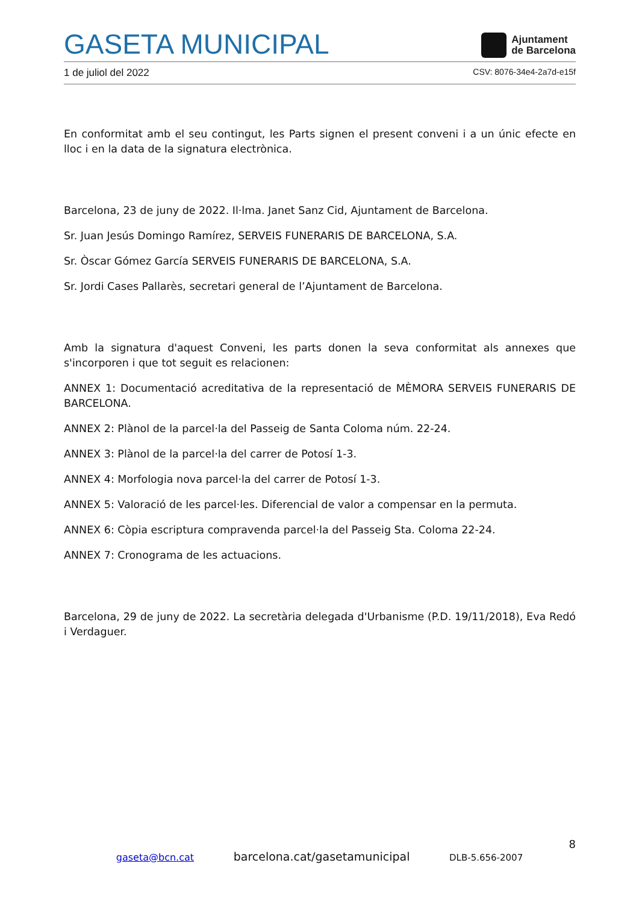GASETA MUNICIPAL
Ajuntament
de Barcelona
1 de juliol del 2022 CSV: 8076-34e4-2a7d-e15f
En conformitat amb el seu contingut, les Parts signen el present conveni i a un únic efecte en lloc i en la data de la signatura electrònica.
Barcelona, 23 de juny de 2022. Il·lma. Janet Sanz Cid, Ajuntament de Barcelona.
Sr. Juan Jesús Domingo Ramírez, SERVEIS FUNERARIS DE BARCELONA, S.A.
Sr. Òscar Gómez García SERVEIS FUNERARIS DE BARCELONA, S.A.
Sr. Jordi Cases Pallarès, secretari general de l’Ajuntament de Barcelona.
Amb la signatura d'aquest Conveni, les parts donen la seva conformitat als annexes que s'incorporen i que tot seguit es relacionen:
ANNEX 1: Documentació acreditativa de la representació de MÈMORA SERVEIS FUNERARIS DE BARCELONA.
ANNEX 2: Plànol de la parcel·la del Passeig de Santa Coloma núm. 22-24.
ANNEX 3: Plànol de la parcel·la del carrer de Potosí 1-3.
ANNEX 4: Morfologia nova parcel·la del carrer de Potosí 1-3.
ANNEX 5: Valoració de les parcel·les. Diferencial de valor a compensar en la permuta.
ANNEX 6: Còpia escriptura compravenda parcel·la del Passeig Sta. Coloma 22-24.
ANNEX 7: Cronograma de les actuacions.
Barcelona, 29 de juny de 2022. La secretària delegada d'Urbanisme (P.D. 19/11/2018), Eva Redó i Verdaguer.
8
gaseta@bcn.cat barcelona.cat/gasetamunicipal DLB-5.656-2007